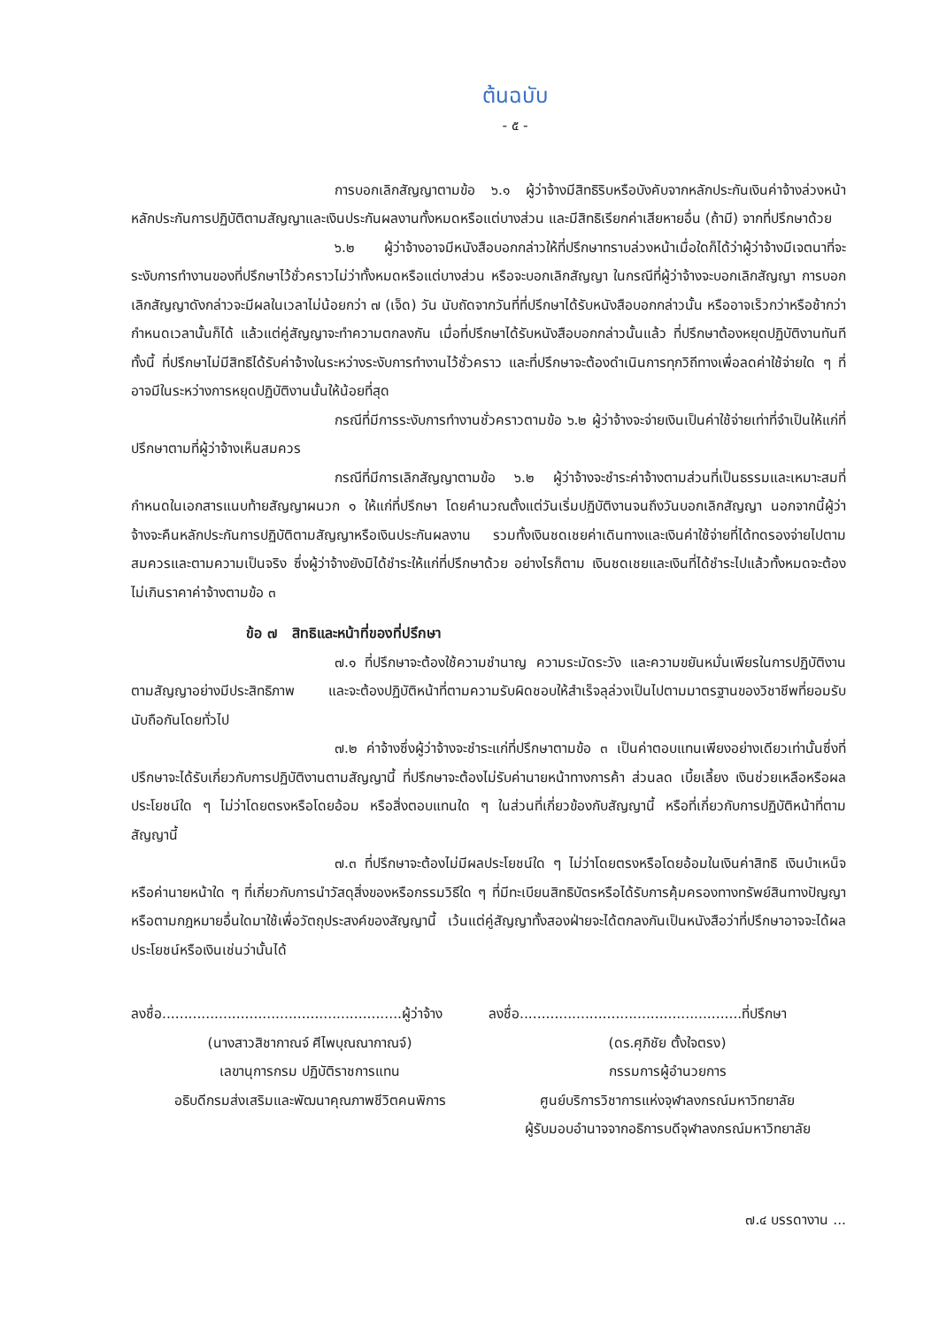ต้นฉบับ
- ๕ -
การบอกเลิกสัญญาตามข้อ ๖.๑ ผู้ว่าจ้างมีสิทธิริบหรือบังคับจากหลักประกันเงินค่าจ้างล่วงหน้า หลักประกันการปฏิบัติตามสัญญาและเงินประกันผลงานทั้งหมดหรือแต่บางส่วน และมีสิทธิเรียกค่าเสียหายอื่น (ถ้ามี) จากที่ปรึกษาด้วย
๖.๒ ผู้ว่าจ้างอาจมีหนังสือบอกกล่าวให้ที่ปรึกษาทราบล่วงหน้าเมื่อใดก็ได้ว่าผู้ว่าจ้างมีเจตนาที่จะระงับการทำงานของที่ปรึกษาไว้ชั่วคราวไม่ว่าทั้งหมดหรือแต่บางส่วน หรือจะบอกเลิกสัญญา ในกรณีที่ผู้ว่าจ้างจะบอกเลิกสัญญา การบอกเลิกสัญญาดังกล่าวจะมีผลในเวลาไม่น้อยกว่า ๗ (เจ็ด) วัน นับถัดจากวันที่ที่ปรึกษาได้รับหนังสือบอกกล่าวนั้น หรืออาจเร็วกว่าหรือช้ากว่ากำหนดเวลานั้นก็ได้ แล้วแต่คู่สัญญาจะทำความตกลงกัน เมื่อที่ปรึกษาได้รับหนังสือบอกกล่าวนั้นแล้ว ที่ปรึกษาต้องหยุดปฏิบัติงานทันที ทั้งนี้ ที่ปรึกษาไม่มีสิทธิได้รับค่าจ้างในระหว่างระงับการทำงานไว้ชั่วคราว และที่ปรึกษาจะต้องดำเนินการทุกวิถีทางเพื่อลดค่าใช้จ่ายใด ๆ ที่อาจมีในระหว่างการหยุดปฏิบัติงานนั้นให้น้อยที่สุด
กรณีที่มีการระงับการทำงานชั่วคราวตามข้อ ๖.๒ ผู้ว่าจ้างจะจ่ายเงินเป็นค่าใช้จ่ายเท่าที่จำเป็นให้แก่ที่ปรึกษาตามที่ผู้ว่าจ้างเห็นสมควร
กรณีที่มีการเลิกสัญญาตามข้อ ๖.๒ ผู้ว่าจ้างจะชำระค่าจ้างตามส่วนที่เป็นธรรมและเหมาะสมที่กำหนดในเอกสารแนบท้ายสัญญาผนวก ๑ ให้แก่ที่ปรึกษา โดยคำนวณตั้งแต่วันเริ่มปฏิบัติงานจนถึงวันบอกเลิกสัญญา นอกจากนี้ผู้ว่าจ้างจะคืนหลักประกันการปฏิบัติตามสัญญาหรือเงินประกันผลงาน รวมทั้งเงินชดเชยค่าเดินทางและเงินค่าใช้จ่ายที่ได้ทดรองจ่ายไปตามสมควรและตามความเป็นจริง ซึ่งผู้ว่าจ้างยังมิได้ชำระให้แก่ที่ปรึกษาด้วย อย่างไรก็ตาม เงินชดเชยและเงินที่ได้ชำระไปแล้วทั้งหมดจะต้องไม่เกินราคาค่าจ้างตามข้อ ๓
ข้อ ๗ สิทธิและหน้าที่ของที่ปรึกษา
๗.๑ ที่ปรึกษาจะต้องใช้ความชำนาญ ความระมัดระวัง และความขยันหมั่นเพียรในการปฏิบัติงานตามสัญญาอย่างมีประสิทธิภาพ และจะต้องปฏิบัติหน้าที่ตามความรับผิดชอบให้สำเร็จลุล่วงเป็นไปตามมาตรฐานของวิชาชีพที่ยอมรับนับถือกันโดยทั่วไป
๗.๒ ค่าจ้างซึ่งผู้ว่าจ้างจะชำระแก่ที่ปรึกษาตามข้อ ๓ เป็นค่าตอบแทนเพียงอย่างเดียวเท่านั้นซึ่งที่ปรึกษาจะได้รับเกี่ยวกับการปฏิบัติงานตามสัญญานี้ ที่ปรึกษาจะต้องไม่รับค่านายหน้าทางการค้า ส่วนลด เบี้ยเลี้ยง เงินช่วยเหลือหรือผลประโยชน์ใด ๆ ไม่ว่าโดยตรงหรือโดยอ้อม หรือสิ่งตอบแทนใด ๆ ในส่วนที่เกี่ยวข้องกับสัญญานี้ หรือที่เกี่ยวกับการปฏิบัติหน้าที่ตามสัญญานี้
๗.๓ ที่ปรึกษาจะต้องไม่มีผลประโยชน์ใด ๆ ไม่ว่าโดยตรงหรือโดยอ้อมในเงินค่าสิทธิ เงินบำเหน็จ หรือค่านายหน้าใด ๆ ที่เกี่ยวกับการนำวัสดุสิ่งของหรือกรรมวิธีใด ๆ ที่มีทะเบียนสิทธิบัตรหรือได้รับการคุ้มครองทางทรัพย์สินทางปัญญาหรือตามกฎหมายอื่นใดมาใช้เพื่อวัตถุประสงค์ของสัญญานี้ เว้นแต่คู่สัญญาทั้งสองฝ่ายจะได้ตกลงกันเป็นหนังสือว่าที่ปรึกษาอาจจะได้ผลประโยชน์หรือเงินเช่นว่านั้นได้
ลงชื่อ.......................................................ผู้ว่าจ้าง
(นางสาวสิชากาณจ์ ศีไพบุณณากาณจ์)
เลขานุการกรม ปฏิบัติราชการแทน
อธิบดีกรมส่งเสริมและพัฒนาคุณภาพชีวิตคนพิการ
ลงชื่อ...................................................ที่ปรึกษา
(ดร.ศุภิชัย ตั้งใจตรง)
กรรมการผู้อำนวยการ
ศูนย์บริการวิชาการแห่งจุฬาลงกรณ์มหาวิทยาลัย
ผู้รับมอบอำนาจจากอธิการบดีจุฬาลงกรณ์มหาวิทยาลัย
๗.๔ บรรดางาน ...